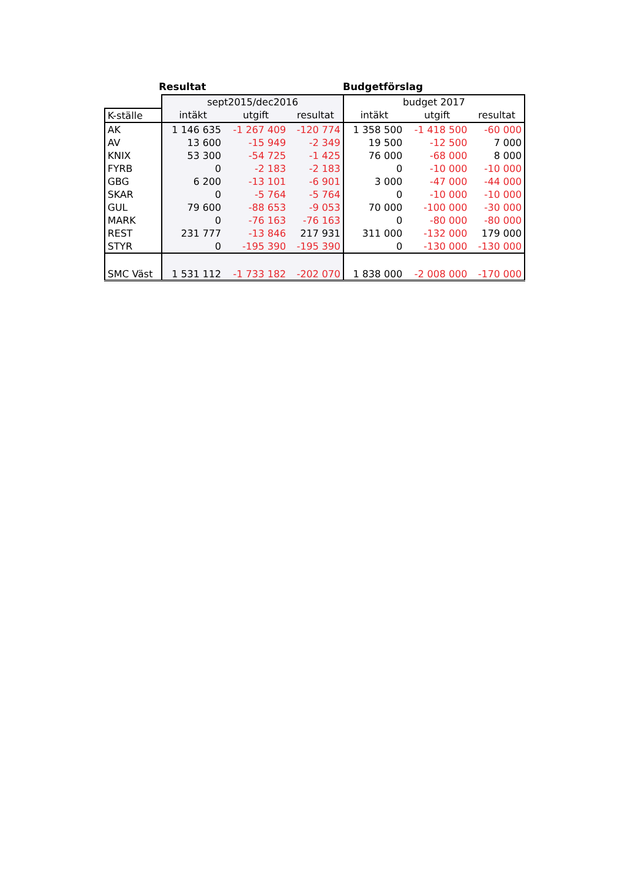Resultat Budgetförslag
| | sept2015/dec2016 | | | budget 2017 | | |
| --- | --- | --- | --- | --- | --- | --- |
| K-ställe | intäkt | utgift | resultat | intäkt | utgift | resultat |
| AK | 1 146 635 | -1 267 409 | -120 774 | 1 358 500 | -1 418 500 | -60 000 |
| AV | 13 600 | -15 949 | -2 349 | 19 500 | -12 500 | 7 000 |
| KNIX | 53 300 | -54 725 | -1 425 | 76 000 | -68 000 | 8 000 |
| FYRB | 0 | -2 183 | -2 183 | 0 | -10 000 | -10 000 |
| GBG | 6 200 | -13 101 | -6 901 | 3 000 | -47 000 | -44 000 |
| SKAR | 0 | -5 764 | -5 764 | 0 | -10 000 | -10 000 |
| GUL | 79 600 | -88 653 | -9 053 | 70 000 | -100 000 | -30 000 |
| MARK | 0 | -76 163 | -76 163 | 0 | -80 000 | -80 000 |
| REST | 231 777 | -13 846 | 217 931 | 311 000 | -132 000 | 179 000 |
| STYR | 0 | -195 390 | -195 390 | 0 | -130 000 | -130 000 |
| SMC Väst | 1 531 112 | -1 733 182 | -202 070 | 1 838 000 | -2 008 000 | -170 000 |